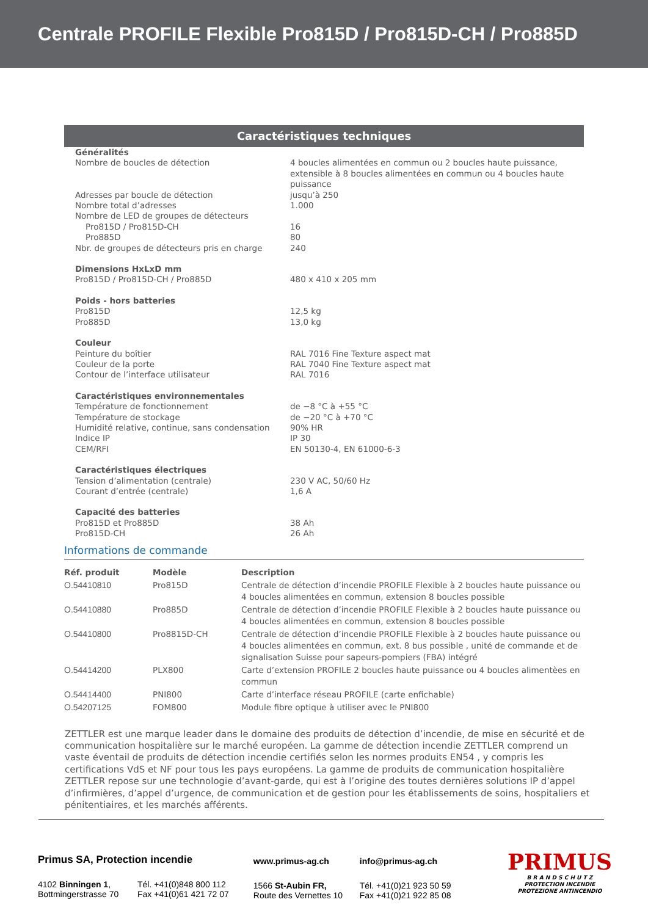Centrale PROFILE Flexible Pro815D / Pro815D-CH / Pro885D
Caractéristiques techniques
| Généralités | |
| Nombre de boucles de détection | 4 boucles alimentées en commun ou 2 boucles haute puissance, extensible à 8 boucles alimentées en commun ou 4 boucles haute puissance |
| Adresses par boucle de détection | jusqu’à 250 |
| Nombre total d’adresses | 1.000 |
| Nombre de LED de groupes de détecteurs | |
| Pro815D / Pro815D-CH | 16 |
| Pro885D | 80 |
| Nbr. de groupes de détecteurs pris en charge | 240 |
| Dimensions HxLxD mm | |
| Pro815D / Pro815D-CH / Pro885D | 480 x 410 x 205 mm |
| Poids - hors batteries | |
| Pro815D | 12,5 kg |
| Pro885D | 13,0 kg |
| Couleur | |
| Peinture du boîtier | RAL 7016 Fine Texture aspect mat |
| Couleur de la porte | RAL 7040 Fine Texture aspect mat |
| Contour de l’interface utilisateur | RAL 7016 |
| Caractéristiques environnementales | |
| Température de fonctionnement | de −8 °C à +55 °C |
| Température de stockage | de −20 °C à +70 °C |
| Humidité relative, continue, sans condensation | 90% HR |
| Indice IP | IP 30 |
| CEM/RFI | EN 50130-4, EN 61000-6-3 |
| Caractéristiques électriques | |
| Tension d’alimentation (centrale) | 230 V AC, 50/60 Hz |
| Courant d’entrée (centrale) | 1,6 A |
| Capacité des batteries | |
| Pro815D et Pro885D | 38 Ah |
| Pro815D-CH | 26 Ah |
Informations de commande
| Réf. produit | Modèle | Description |
| --- | --- | --- |
| O.54410810 | Pro815D | Centrale de détection d’incendie PROFILE Flexible à 2 boucles haute puissance ou 4 boucles alimentées en commun, extension 8 boucles possible |
| O.54410880 | Pro885D | Centrale de détection d’incendie PROFILE Flexible à 2 boucles haute puissance ou 4 boucles alimentées en commun, extension 8 boucles possible |
| O.54410800 | Pro8815D-CH | Centrale de détection d’incendie PROFILE Flexible à 2 boucles haute puissance ou 4 boucles alimentées en commun, ext. 8 bus possible , unité de commande et de signalisation Suisse pour sapeurs-pompiers (FBA) intégré |
| O.54414200 | PLX800 | Carte d’extension PROFILE 2 boucles haute puissance ou 4 boucles alimentèes en commun |
| O.54414400 | PNI800 | Carte d’interface réseau PROFILE (carte enfichable) |
| O.54207125 | FOM800 | Module fibre optique à utiliser avec le PNI800 |
ZETTLER est une marque leader dans le domaine des produits de détection d’incendie, de mise en sécurité et de communication hospitalière sur le marché européen. La gamme de détection incendie ZETTLER comprend un vaste éventail de produits de détection incendie certifiés selon les normes produits EN54 , y compris les certifications VdS et NF pour tous les pays européens. La gamme de produits de communication hospitalière ZETTLER repose sur une technologie d’avant-garde, qui est à l’origine des toutes dernières solutions IP d’appel d’infirmières, d’appel d’urgence, de communication et de gestion pour les établissements de soins, hospitaliers et pénitentiaires, et les marchés afférents.
Primus SA, Protection incendie
4102 Binningen 1,
Bottmingerstrasse 70
Tél. +41(0)848 800 112
Fax +41(0)61 421 72 07
www.primus-ag.ch
1566 St-Aubin FR,
Route des Vernettes 10
info@primus-ag.ch
Tél. +41(0)21 923 50 59
Fax +41(0)21 922 85 08
PRIMUS
B R A N D S C H U T Z
PROTECTION INCENDIE
PROTEZIONE ANTINCENDIO